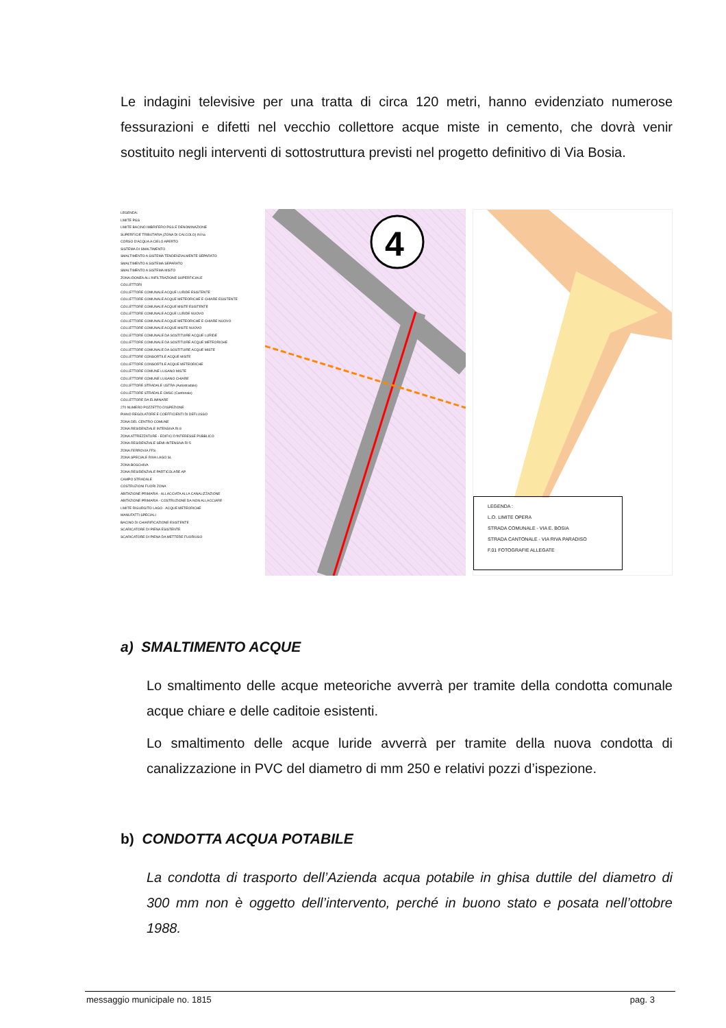Le indagini televisive per una tratta di circa 120 metri, hanno evidenziato numerose fessurazioni e difetti nel vecchio collettore acque miste in cemento, che dovrà venir sostituito negli interventi di sottostruttura previsti nel progetto definitivo di Via Bosia.
LEGENDA:
LIMITE PGS
LIMITE BACINO IMBRIFERO PGS E DENOMINAZIONE
SUPERFICIE TRIBUTARIA (ZONA DI CALCOLO) IN ha
CORSO D'ACQUA A CIELO APERTO
SISTEMA DI SMALTIMENTO
SMALTIMENTO A SISTEMA TENDENZIALMENTE SEPARATO
SMALTIMENTO A SISTEMA SEPARATO
SMALTIMENTO A SISTEMA MISTO
ZONA IDONEA ALL'INFILTRAZIONE SUPERFICIALE
COLLETTORI
COLLETTORE COMUNALE ACQUE LURIDE ESISTENTE
COLLETTORE COMUNALE ACQUE METEORICHE E CHIARE ESISTENTE
COLLETTORE COMUNALE ACQUE MISTE ESISTENTE
COLLETTORE COMUNALE ACQUE LURIDE NUOVO
COLLETTORE COMUNALE ACQUE METEORICHE E CHIARE NUOVO
COLLETTORE COMUNALE ACQUE MISTE NUOVO
COLLETTORE COMUNALE DA SOSTITUIRE ACQUE LURIDE
COLLETTORE COMUNALE DA SOSTITUIRE ACQUE METEORICHE
COLLETTORE COMUNALE DA SOSTITUIRE ACQUE MISTE
COLLETTORE CONSORTILE ACQUE MISTE
COLLETTORE CONSORTILE ACQUE METEORICHE
COLLETTORE COMUNE LUGANO MISTE
COLLETTORE COMUNE LUGANO CHIARE
COLLETTORE STRADALE USTRA (Autostradale)
COLLETTORE STRADALE CMSC (Cantonale)
COLLETTORE DA ELIMINARE
270 NUMERO POZZETTO D'ISPEZIONE
PIANO REGOLATORE E COEFFICIENTI DI DEFLUSSO
ZONA DEL CENTRO COMUNE
ZONA RESIDENZIALE INTENSIVA RI 8
ZONA ATTREZZATURE - EDIFICI D'INTERESSE PUBBLICO
ZONA RESIDENZIALE SEMI-INTENSIVA RI 5
ZONA FERROVIA FFS
ZONA SPECIALE RIVA LAGO SL
ZONA BOSCHIVA
ZONA RESIDENZIALE PARTICOLARE AP
CAMPO STRADALE
COSTRUZIONI FUORI ZONA
ABITAZIONE PRIMARIA - ALLACCIATA ALLA CANALIZZAZIONE
ABITAZIONE PRIMARIA - COSTRUZIONE DA NON ALLACCIARE
LIMITE RIGURGITO LAGO - ACQUE METEORICHE
MANUFATTI SPECIALI
BACINO DI CHIARIFICAZIONE ESISTENTE
SCARICATORE DI PIENA ESISTENTE
SCARICATORE DI PIENA DA METTERE FUORIUSO
4
LEGENDA :
L.O. LIMITE OPERA
STRADA COMUNALE - VIA E. BOSIA
STRADA CANTONALE - VIA RIVA PARADISO
F.01 FOTOGRAFIE ALLEGATE
a) SMALTIMENTO ACQUE
Lo smaltimento delle acque meteoriche avverrà per tramite della condotta comunale acque chiare e delle caditoie esistenti.
Lo smaltimento delle acque luride avverrà per tramite della nuova condotta di canalizzazione in PVC del diametro di mm 250 e relativi pozzi d’ispezione.
b) CONDOTTA ACQUA POTABILE
La condotta di trasporto dell’Azienda acqua potabile in ghisa duttile del diametro di 300 mm non è oggetto dell’intervento, perché in buono stato e posata nell’ottobre 1988.
messaggio municipale no. 1815 pag. 3